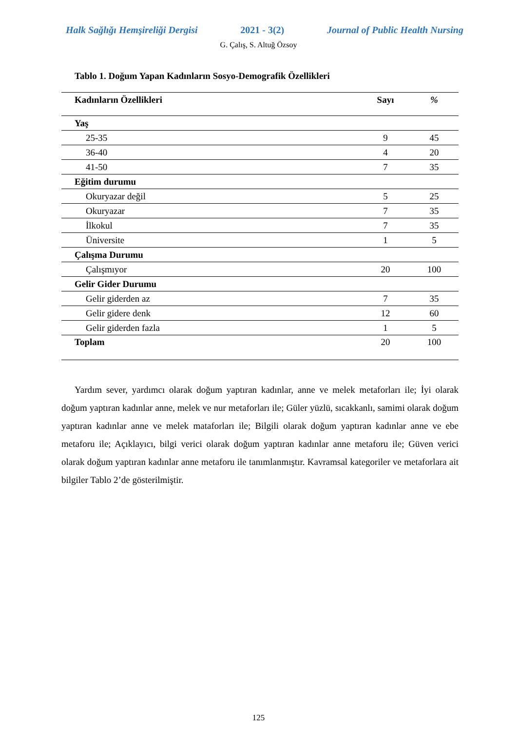Halk Sağlığı Hemşireliği Dergisi 2021 - 3(2) Journal of Public Health Nursing
G. Çalış, S. Altuğ Özsoy
Tablo 1. Doğum Yapan Kadınların Sosyo-Demografik Özellikleri
| Kadınların Özellikleri | Sayı | % |
| --- | --- | --- |
| Yaş | | |
| 25-35 | 9 | 45 |
| 36-40 | 4 | 20 |
| 41-50 | 7 | 35 |
| Eğitim durumu | | |
| Okuryazar değil | 5 | 25 |
| Okuryazar | 7 | 35 |
| İlkokul | 7 | 35 |
| Üniversite | 1 | 5 |
| Çalışma Durumu | | |
| Çalışmıyor | 20 | 100 |
| Gelir Gider Durumu | | |
| Gelir giderden az | 7 | 35 |
| Gelir gidere denk | 12 | 60 |
| Gelir giderden fazla | 1 | 5 |
| Toplam | 20 | 100 |
Yardım sever, yardımcı olarak doğum yaptıran kadınlar, anne ve melek metaforları ile; İyi olarak doğum yaptıran kadınlar anne, melek ve nur metaforları ile; Güler yüzlü, sıcakkanlı, samimi olarak doğum yaptıran kadınlar anne ve melek mataforları ile; Bilgili olarak doğum yaptıran kadınlar anne ve ebe metaforu ile; Açıklayıcı, bilgi verici olarak doğum yaptıran kadınlar anne metaforu ile; Güven verici olarak doğum yaptıran kadınlar anne metaforu ile tanımlanmıştır. Kavramsal kategoriler ve metaforlara ait bilgiler Tablo 2’de gösterilmiştir.
125